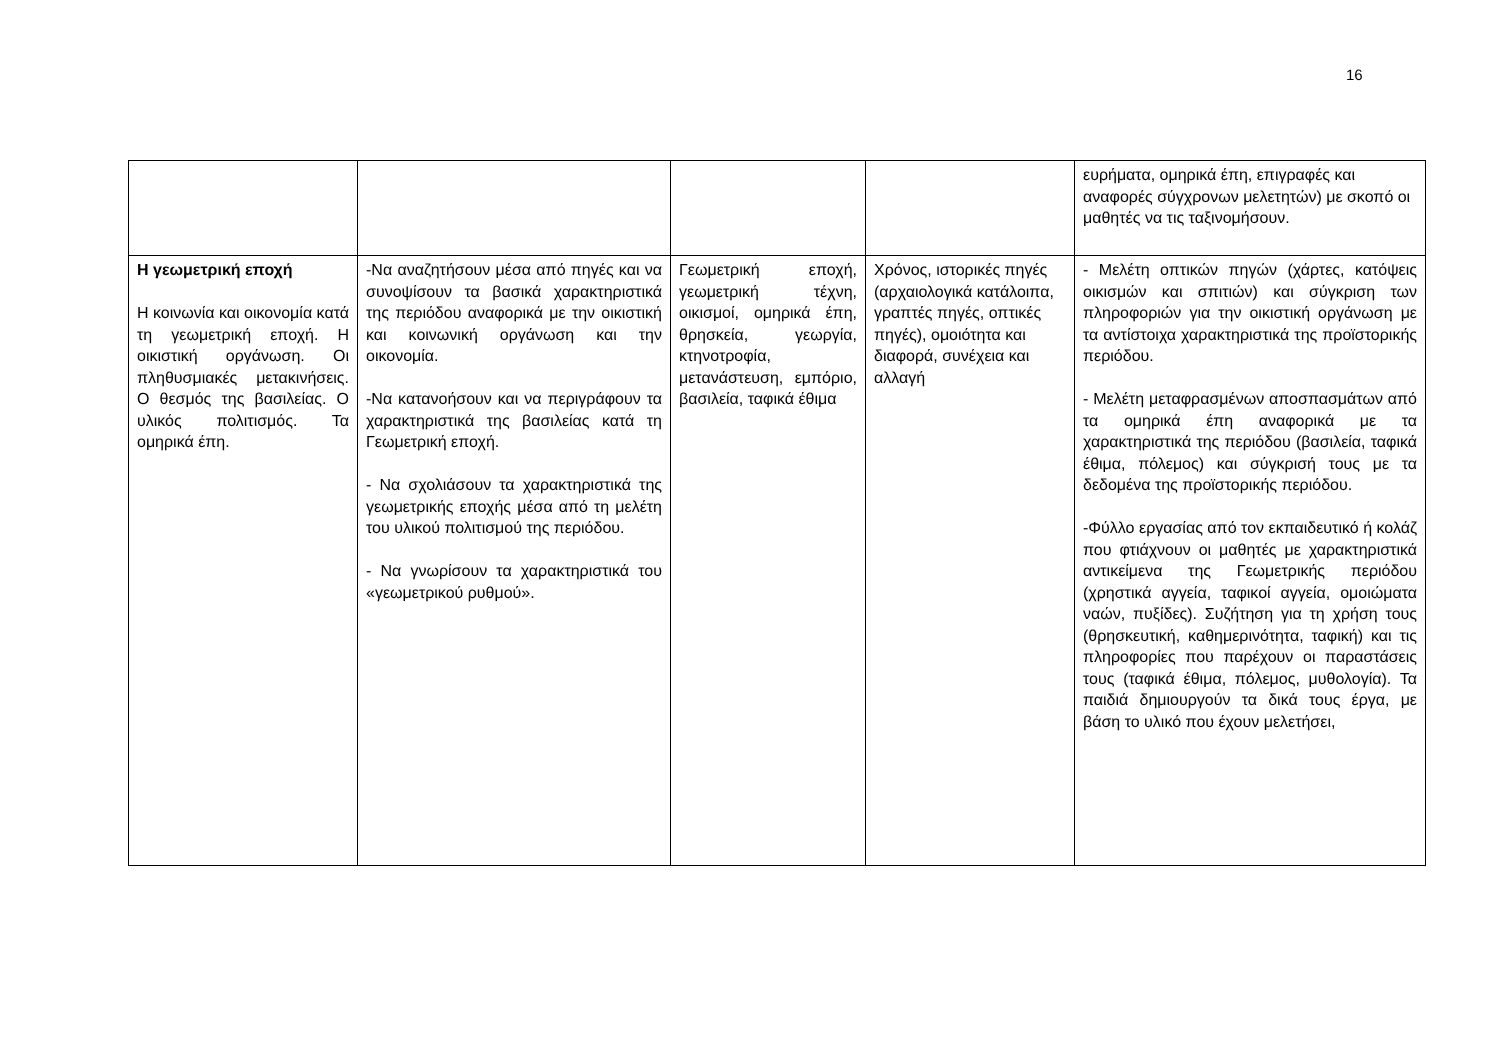16
| | | | | ευρήματα, ομηρικά έπη, επιγραφές και αναφορές σύγχρονων μελετητών) με σκοπό οι μαθητές να τις ταξινομήσουν. |
| Η γεωμετρική εποχή Η κοινωνία και οικονομία κατά τη γεωμετρική εποχή. Η οικιστική οργάνωση. Οι πληθυσμιακές μετακινήσεις. Ο θεσμός της βασιλείας. Ο υλικός πολιτισμός. Τα ομηρικά έπη. | -Να αναζητήσουν μέσα από πηγές και να συνοψίσουν τα βασικά χαρακτηριστικά της περιόδου αναφορικά με την οικιστική και κοινωνική οργάνωση και την οικονομία. -Να κατανοήσουν και να περιγράφουν τα χαρακτηριστικά της βασιλείας κατά τη Γεωμετρική εποχή. - Να σχολιάσουν τα χαρακτηριστικά της γεωμετρικής εποχής μέσα από τη μελέτη του υλικού πολιτισμού της περιόδου. - Να γνωρίσουν τα χαρακτηριστικά του «γεωμετρικού ρυθμού». | Γεωμετρική εποχή, γεωμετρική τέχνη, οικισμοί, ομηρικά έπη, θρησκεία, γεωργία, κτηνοτροφία, μετανάστευση, εμπόριο, βασιλεία, ταφικά έθιμα | Χρόνος, ιστορικές πηγές (αρχαιολογικά κατάλοιπα, γραπτές πηγές, οπτικές πηγές), ομοιότητα και διαφορά, συνέχεια και αλλαγή | - Μελέτη οπτικών πηγών (χάρτες, κατόψεις οικισμών και σπιτιών) και σύγκριση των πληροφοριών για την οικιστική οργάνωση με τα αντίστοιχα χαρακτηριστικά της προϊστορικής περιόδου. - Μελέτη μεταφρασμένων αποσπασμάτων από τα ομηρικά έπη αναφορικά με τα χαρακτηριστικά της περιόδου (βασιλεία, ταφικά έθιμα, πόλεμος) και σύγκρισή τους με τα δεδομένα της προϊστορικής περιόδου. -Φύλλο εργασίας από τον εκπαιδευτικό ή κολάζ που φτιάχνουν οι μαθητές με χαρακτηριστικά αντικείμενα της Γεωμετρικής περιόδου (χρηστικά αγγεία, ταφικοί αγγεία, ομοιώματα ναών, πυξίδες). Συζήτηση για τη χρήση τους (θρησκευτική, καθημερινότητα, ταφική) και τις πληροφορίες που παρέχουν οι παραστάσεις τους (ταφικά έθιμα, πόλεμος, μυθολογία). Τα παιδιά δημιουργούν τα δικά τους έργα, με βάση το υλικό που έχουν μελετήσει, |